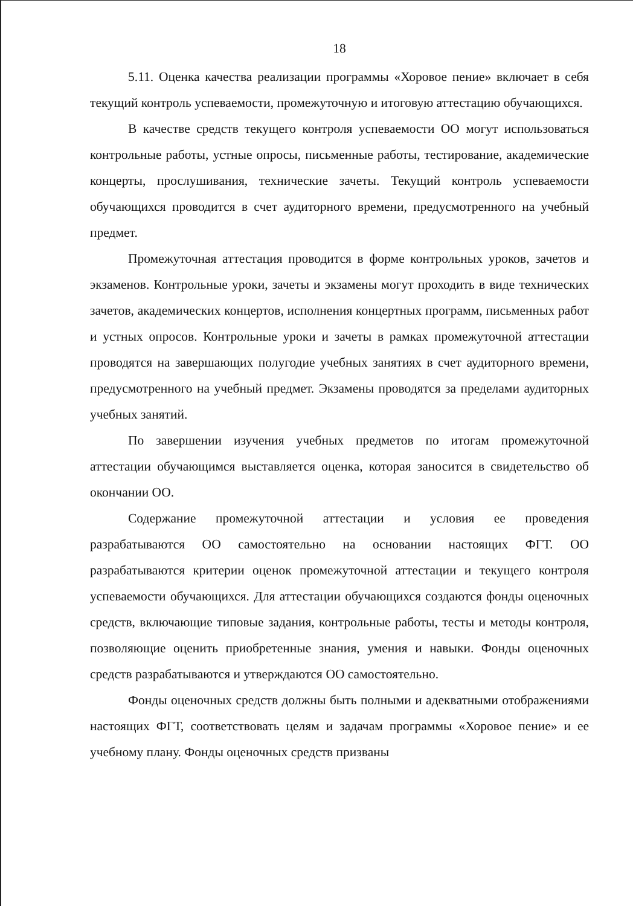18
5.11. Оценка качества реализации программы «Хоровое пение» включает в себя текущий контроль успеваемости, промежуточную и итоговую аттестацию обучающихся.
В качестве средств текущего контроля успеваемости ОО могут использоваться контрольные работы, устные опросы, письменные работы, тестирование, академические концерты, прослушивания, технические зачеты. Текущий контроль успеваемости обучающихся проводится в счет аудиторного времени, предусмотренного на учебный предмет.
Промежуточная аттестация проводится в форме контрольных уроков, зачетов и экзаменов. Контрольные уроки, зачеты и экзамены могут проходить в виде технических зачетов, академических концертов, исполнения концертных программ, письменных работ и устных опросов. Контрольные уроки и зачеты в рамках промежуточной аттестации проводятся на завершающих полугодие учебных занятиях в счет аудиторного времени, предусмотренного на учебный предмет. Экзамены проводятся за пределами аудиторных учебных занятий.
По завершении изучения учебных предметов по итогам промежуточной аттестации обучающимся выставляется оценка, которая заносится в свидетельство об окончании ОО.
Содержание промежуточной аттестации и условия ее проведения разрабатываются ОО самостоятельно на основании настоящих ФГТ. ОО разрабатываются критерии оценок промежуточной аттестации и текущего контроля успеваемости обучающихся. Для аттестации обучающихся создаются фонды оценочных средств, включающие типовые задания, контрольные работы, тесты и методы контроля, позволяющие оценить приобретенные знания, умения и навыки. Фонды оценочных средств разрабатываются и утверждаются ОО самостоятельно.
Фонды оценочных средств должны быть полными и адекватными отображениями настоящих ФГТ, соответствовать целям и задачам программы «Хоровое пение» и ее учебному плану. Фонды оценочных средств призваны